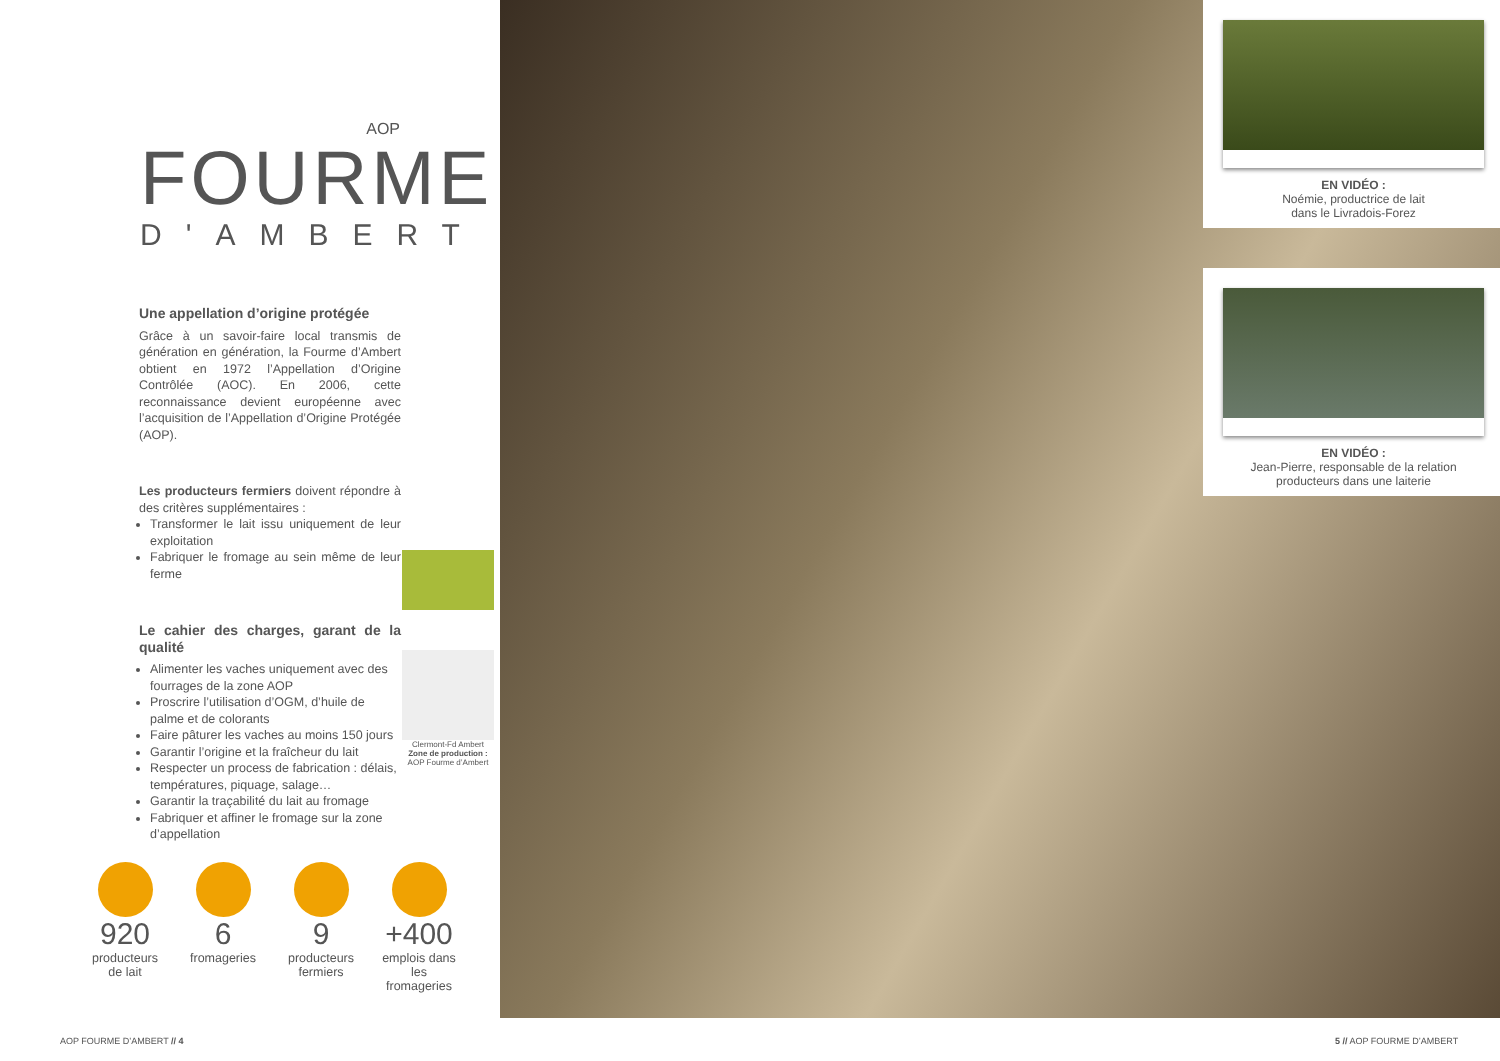AOP
FOURME
D'AMBERT
Une appellation d’origine protégée
Grâce à un savoir-faire local transmis de génération en génération, la Fourme d’Ambert obtient en 1972 l’Appellation d’Origine Contrôlée (AOC). En 2006, cette reconnaissance devient européenne avec l’acquisition de l’Appellation d’Origine Protégée (AOP).
Les producteurs fermiers doivent répondre à des critères supplémentaires :
Transformer le lait issu uniquement de leur exploitation
Fabriquer le fromage au sein même de leur ferme
Le cahier des charges, garant de la qualité
Alimenter les vaches uniquement avec des fourrages de la zone AOP
Proscrire l’utilisation d’OGM, d’huile de palme et de colorants
Faire pâturer les vaches au moins 150 jours
Garantir l’origine et la fraîcheur du lait
Respecter un process de fabrication : délais, températures, piquage, salage…
Garantir la traçabilité du lait au fromage
Fabriquer et affiner le fromage sur la zone d’appellation
Clermont-Fd Ambert
Zone de production :
AOP Fourme d’Ambert
920
producteurs de lait
6
fromageries
9
producteurs fermiers
+400
emplois dans les fromageries
AOP FOURME D’AMBERT // 4
EN VIDÉO :
Noémie, productrice de lait
dans le Livradois-Forez
EN VIDÉO :
Jean-Pierre, responsable de la relation
producteurs dans une laiterie
5 // AOP FOURME D’AMBERT